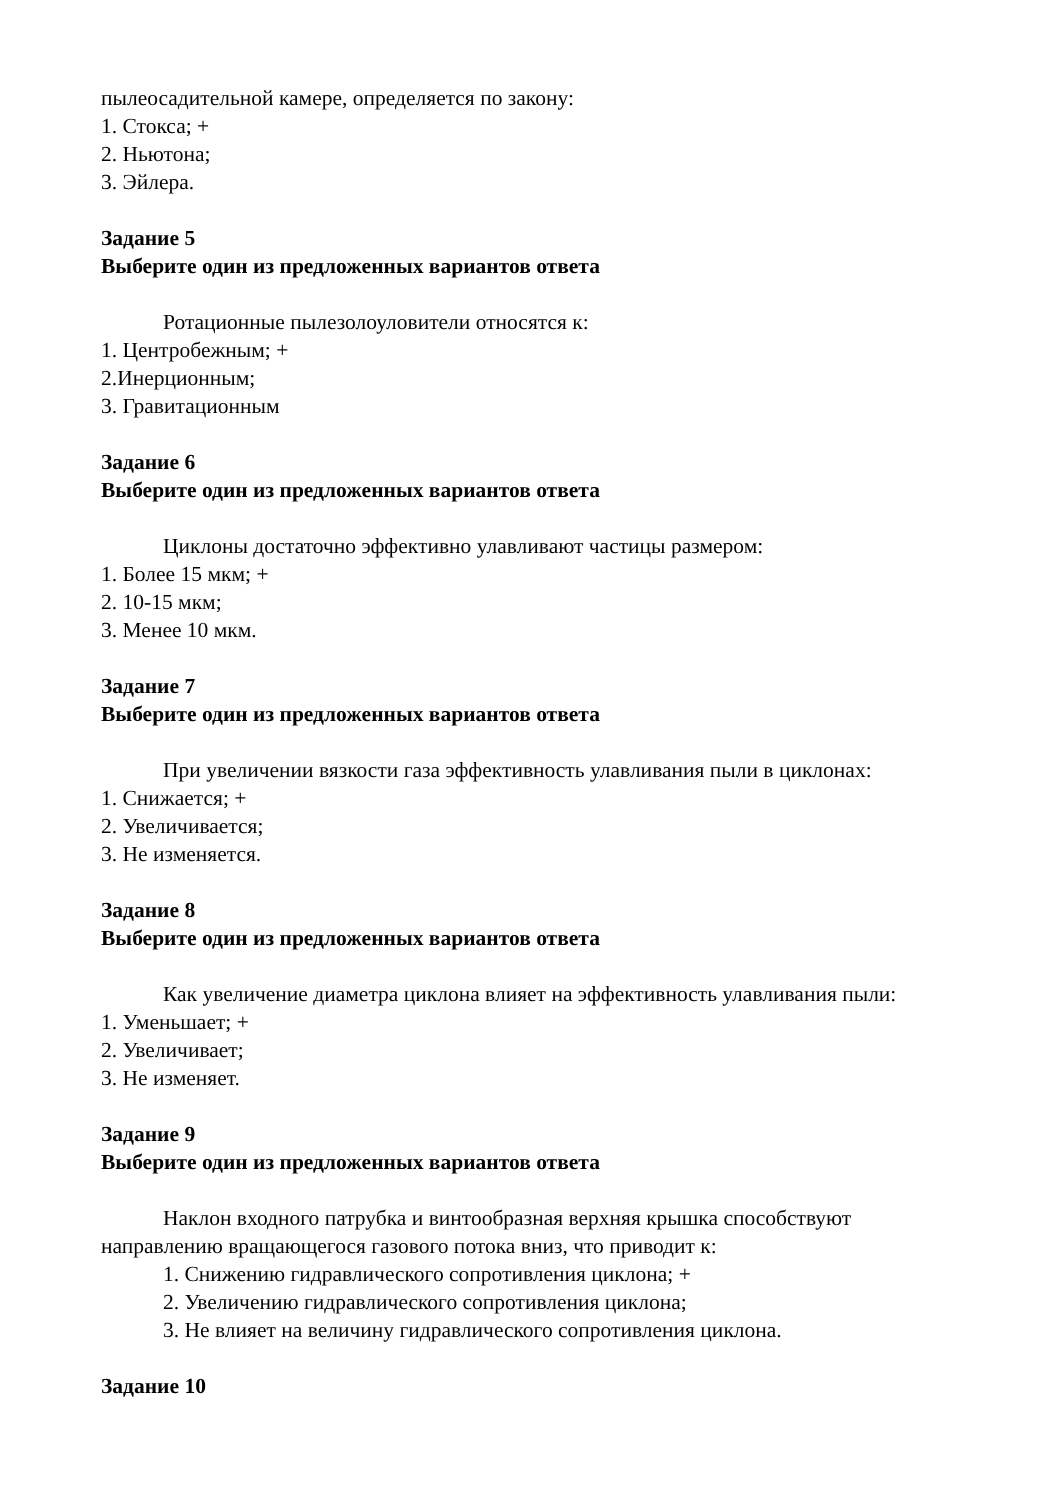пылеосадительной камере, определяется по закону:
1. Стокса; +
2. Ньютона;
3. Эйлера.
Задание 5
Выберите один из предложенных вариантов ответа
Ротационные пылезолоуловители относятся к:
1. Центробежным; +
2.Инерционным;
3. Гравитационным
Задание 6
Выберите один из предложенных вариантов ответа
Циклоны достаточно эффективно улавливают частицы размером:
1. Более 15 мкм; +
2. 10-15 мкм;
3. Менее 10 мкм.
Задание 7
Выберите один из предложенных вариантов ответа
При увеличении вязкости газа эффективность улавливания пыли в циклонах:
1. Снижается; +
2. Увеличивается;
3. Не изменяется.
Задание 8
Выберите один из предложенных вариантов ответа
Как увеличение диаметра циклона влияет на эффективность улавливания пыли:
1. Уменьшает; +
2. Увеличивает;
3. Не изменяет.
Задание 9
Выберите один из предложенных вариантов ответа
Наклон входного патрубка и винтообразная верхняя крышка способствуют направлению вращающегося газового потока вниз, что приводит к:
1. Снижению гидравлического сопротивления циклона; +
2. Увеличению гидравлического сопротивления циклона;
3. Не влияет на величину гидравлического сопротивления циклона.
Задание 10